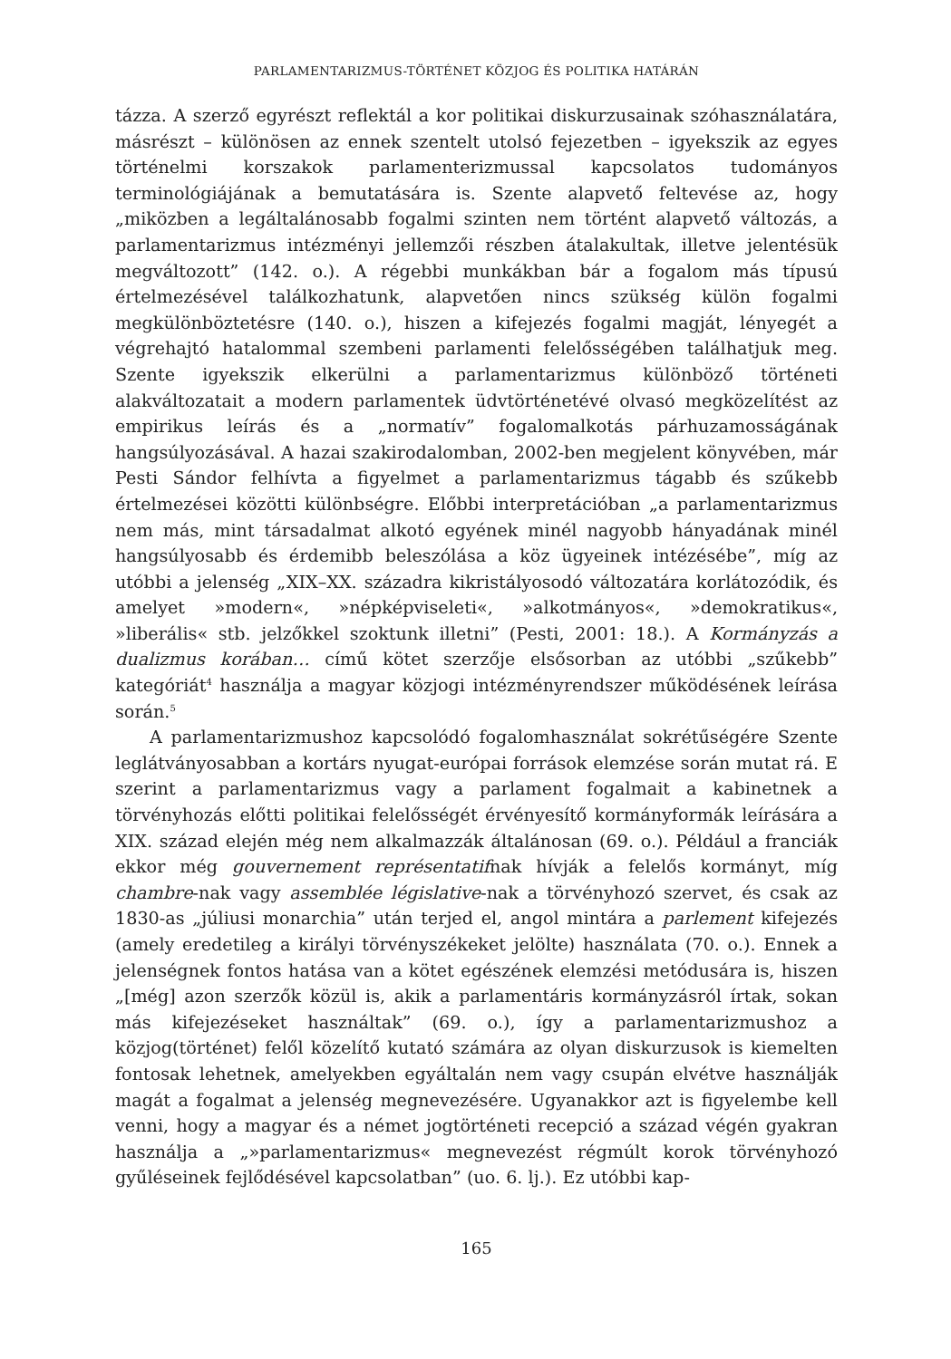PARLAMENTARIZMUS-TÖRTÉNET KÖZJOG ÉS POLITIKA HATÁRÁN
tázza. A szerző egyrészt reflektál a kor politikai diskurzusainak szóhasználatára, másrészt – különösen az ennek szentelt utolsó fejezetben – igyekszik az egyes történelmi korszakok parlamenterizmussal kapcsolatos tudományos terminológiájának a bemutatására is. Szente alapvető feltevése az, hogy „miközben a legáltalánosabb fogalmi szinten nem történt alapvető változás, a parlamentarizmus intézményi jellemzői részben átalakultak, illetve jelentésük megváltozott” (142. o.). A régebbi munkákban bár a fogalom más típusú értelmezésével találkozhatunk, alapvetően nincs szükség külön fogalmi megkülönböztetésre (140. o.), hiszen a kifejezés fogalmi magját, lényegét a végrehajtó hatalommal szembeni parlamenti felelősségében találhatjuk meg. Szente igyekszik elkerülni a parlamentarizmus különböző történeti alakváltozatait a modern parlamentek üdvtörténetévé olvasó megközelítést az empirikus leírás és a „normatív” fogalomalkotás párhuzamosságának hangsúlyozásával. A hazai szakirodalomban, 2002-ben megjelent könyvében, már Pesti Sándor felhívta a figyelmet a parlamentarizmus tágabb és szűkebb értelmezései közötti különbségre. Előbbi interpretációban „a parlamentarizmus nem más, mint társadalmat alkotó egyének minél nagyobb hányadának minél hangsúlyosabb és érdemibb beleszólása a köz ügyeinek intézésébe”, míg az utóbbi a jelenség „XIX–XX. századra kikristályosodó változatára korlátozódik, és amelyet »modern«, »népképviseleti«, »alkotmányos«, »demokratikus«, »liberális« stb. jelzőkkel szoktunk illetni” (Pesti, 2001: 18.). A Kormányzás a dualizmus korában… című kötet szerzője elsősorban az utóbbi „szűkebb” kategóriát<sup>4</sup> használja a magyar közjogi intézményrendszer működésének leírása során.<sup>5</sup>
A parlamentarizmushoz kapcsolódó fogalomhasználat sokrétűségére Szente leglátványosabban a kortárs nyugat-európai források elemzése során mutat rá. E szerint a parlamentarizmus vagy a parlament fogalmait a kabinetnek a törvényhozás előtti politikai felelősségét érvényesítő kormányformák leírására a XIX. század elején még nem alkalmazzák általánosan (69. o.). Például a franciák ekkor még gouvernement représentatifnak hívják a felelős kormányt, míg chambre-nak vagy assemblée législative-nak a törvényhozó szervet, és csak az 1830-as „júliusi monarchia” után terjed el, angol mintára a parlement kifejezés (amely eredetileg a királyi törvényszékeket jelölte) használata (70. o.). Ennek a jelenségnek fontos hatása van a kötet egészének elemzési metódusára is, hiszen „[még] azon szerzők közül is, akik a parlamentáris kormányzásról írtak, sokan más kifejezéseket használtak” (69. o.), így a parlamentarizmushoz a közjog(történet) felől közelítő kutató számára az olyan diskurzusok is kiemelten fontosak lehetnek, amelyekben egyáltalán nem vagy csupán elvétve használják magát a fogalmat a jelenség megnevezésére. Ugyanakkor azt is figyelembe kell venni, hogy a magyar és a német jogtörténeti recepció a század végén gyakran használja a „»parlamentarizmus« megnevezést régmúlt korok törvényhozó gyűléseinek fejlődésével kapcsolatban” (uo. 6. lj.). Ez utóbbi kap-
165